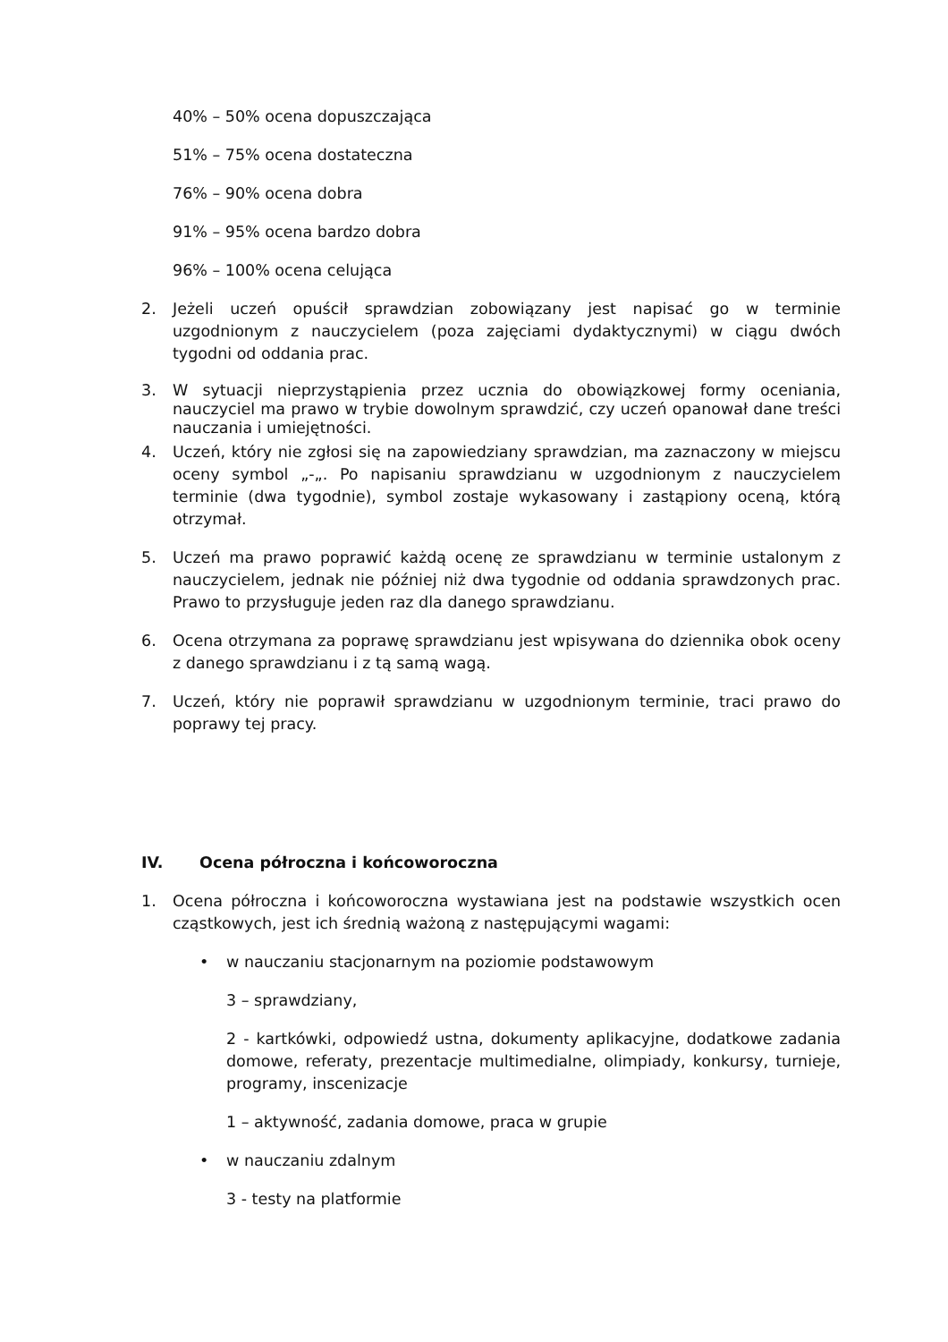40% – 50% ocena dopuszczająca
51% – 75% ocena dostateczna
76% – 90% ocena dobra
91% – 95% ocena bardzo dobra
96% – 100% ocena celująca
2. Jeżeli uczeń opuścił sprawdzian zobowiązany jest napisać go w terminie uzgodnionym z nauczycielem (poza zajęciami dydaktycznymi) w ciągu dwóch tygodni od oddania prac.
3. W sytuacji nieprzystąpienia przez ucznia do obowiązkowej formy oceniania, nauczyciel ma prawo w trybie dowolnym sprawdzić, czy uczeń opanował dane treści nauczania i umiejętności.
4. Uczeń, który nie zgłosi się na zapowiedziany sprawdzian, ma zaznaczony w miejscu oceny symbol „-„. Po napisaniu sprawdzianu w uzgodnionym z nauczycielem terminie (dwa tygodnie), symbol zostaje wykasowany i zastąpiony oceną, którą otrzymał.
5. Uczeń ma prawo poprawić każdą ocenę ze sprawdzianu w terminie ustalonym z nauczycielem, jednak nie później niż dwa tygodnie od oddania sprawdzonych prac. Prawo to przysługuje jeden raz dla danego sprawdzianu.
6. Ocena otrzymana za poprawę sprawdzianu jest wpisywana do dziennika obok oceny z danego sprawdzianu i z tą samą wagą.
7. Uczeń, który nie poprawił sprawdzianu w uzgodnionym terminie, traci prawo do poprawy tej pracy.
IV. Ocena półroczna i końcoworoczna
1. Ocena półroczna i końcoworoczna wystawiana jest na podstawie wszystkich ocen cząstkowych, jest ich średnią ważoną z następującymi wagami:
• w nauczaniu stacjonarnym na poziomie podstawowym
3 – sprawdziany,
2 - kartkówki, odpowiedź ustna, dokumenty aplikacyjne, dodatkowe zadania domowe, referaty, prezentacje multimedialne, olimpiady, konkursy, turnieje, programy, inscenizacje
1 – aktywność, zadania domowe, praca w grupie
• w nauczaniu zdalnym
3 - testy na platformie